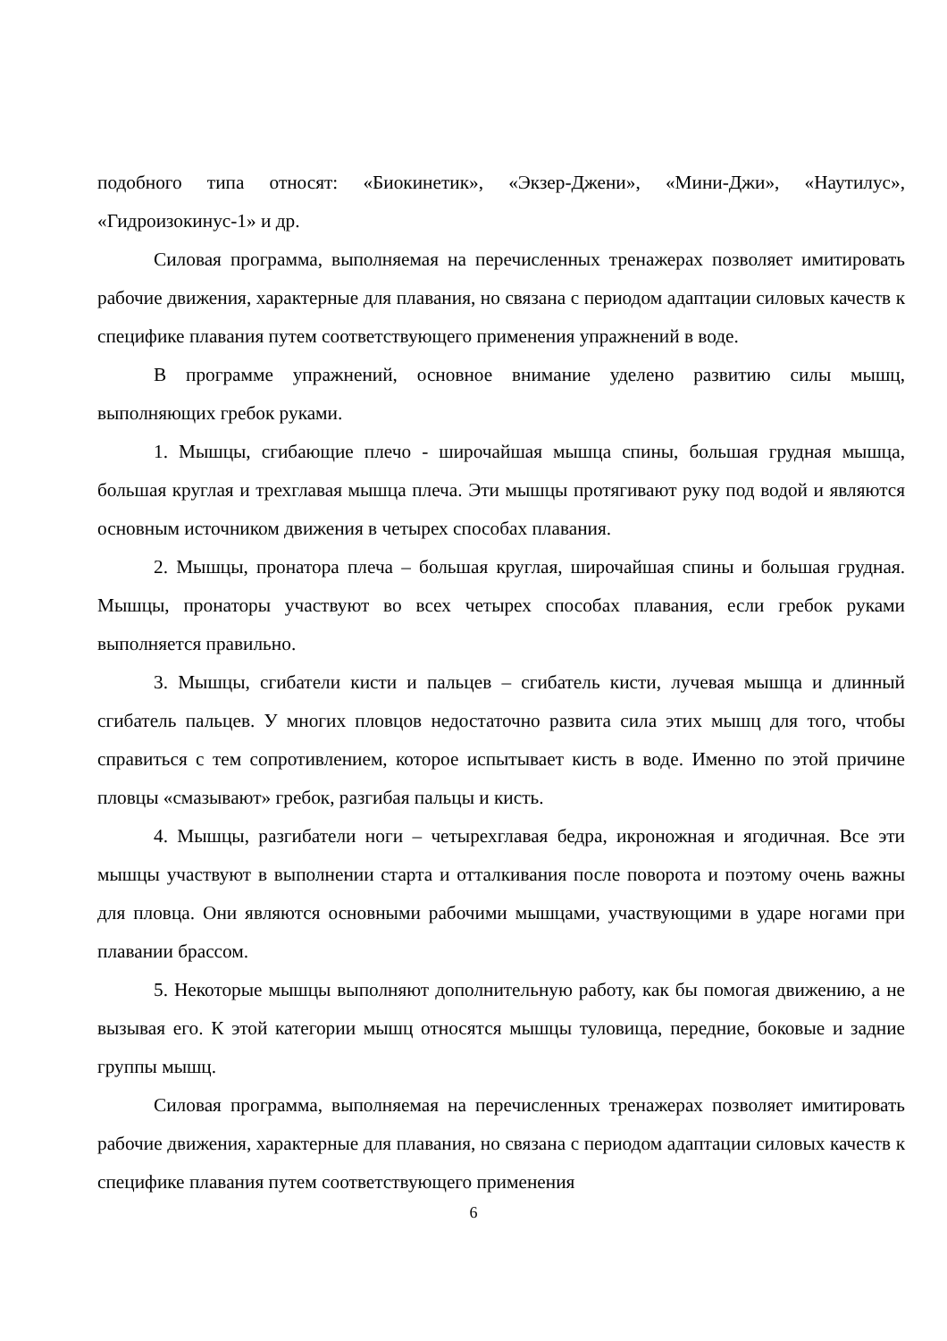подобного типа относят: «Биокинетик», «Экзер-Джени», «Мини-Джи», «Наутилус», «Гидроизокинус-1» и др.
Силовая программа, выполняемая на перечисленных тренажерах позволяет имитировать рабочие движения, характерные для плавания, но связана с периодом адаптации силовых качеств к специфике плавания путем соответствующего применения упражнений в воде.
В программе упражнений, основное внимание уделено развитию силы мышц, выполняющих гребок руками.
1. Мышцы, сгибающие плечо - широчайшая мышца спины, большая грудная мышца, большая круглая и трехглавая мышца плеча. Эти мышцы протягивают руку под водой и являются основным источником движения в четырех способах плавания.
2. Мышцы, пронатора плеча – большая круглая, широчайшая спины и большая грудная. Мышцы, пронаторы участвуют во всех четырех способах плавания, если гребок руками выполняется правильно.
3. Мышцы, сгибатели кисти и пальцев – сгибатель кисти, лучевая мышца и длинный сгибатель пальцев. У многих пловцов недостаточно развита сила этих мышц для того, чтобы справиться с тем сопротивлением, которое испытывает кисть в воде. Именно по этой причине пловцы «смазывают» гребок, разгибая пальцы и кисть.
4. Мышцы, разгибатели ноги – четырехглавая бедра, икроножная и ягодичная. Все эти мышцы участвуют в выполнении старта и отталкивания после поворота и поэтому очень важны для пловца. Они являются основными рабочими мышцами, участвующими в ударе ногами при плавании брассом.
5. Некоторые мышцы выполняют дополнительную работу, как бы помогая движению, а не вызывая его. К этой категории мышц относятся мышцы туловища, передние, боковые и задние группы мышц.
Силовая программа, выполняемая на перечисленных тренажерах позволяет имитировать рабочие движения, характерные для плавания, но связана с периодом адаптации силовых качеств к специфике плавания путем соответствующего применения
6